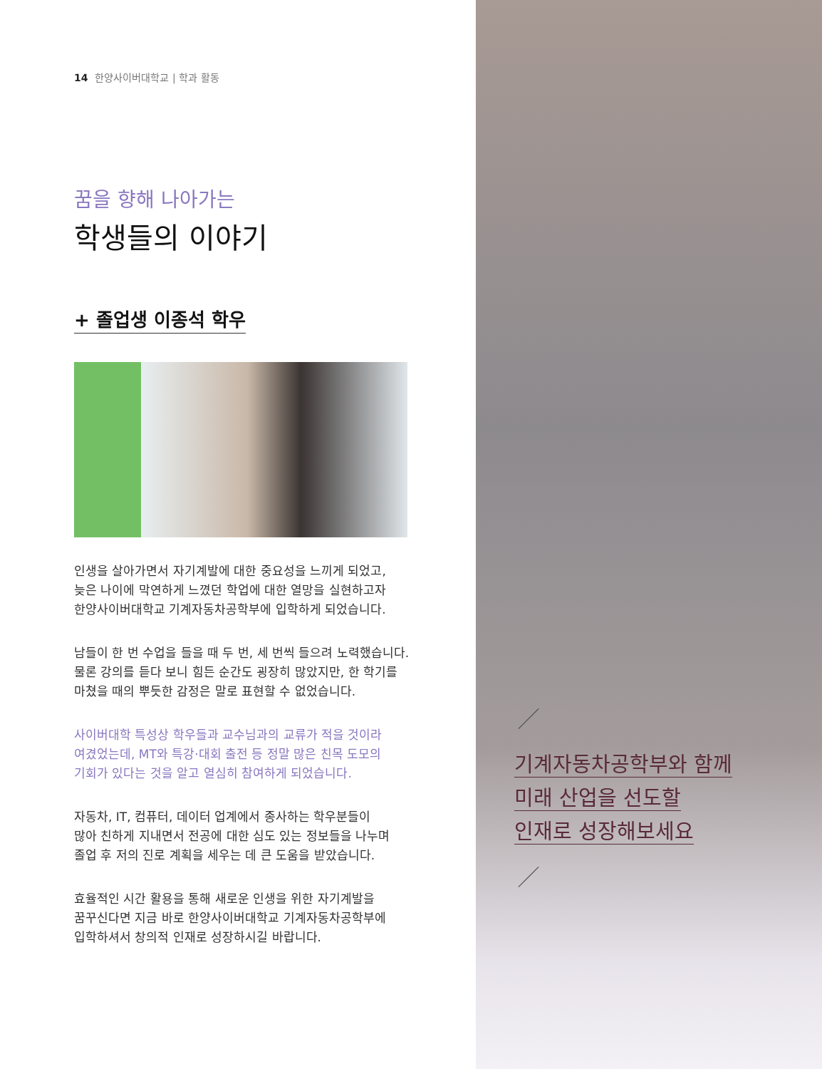14 한양사이버대학교 | 학과 활동
꿈을 향해 나아가는
학생들의 이야기
+ 졸업생 이종석 학우
인생을 살아가면서 자기계발에 대한 중요성을 느끼게 되었고,
늦은 나이에 막연하게 느꼈던 학업에 대한 열망을 실현하고자
한양사이버대학교 기계자동차공학부에 입학하게 되었습니다.
남들이 한 번 수업을 들을 때 두 번, 세 번씩 들으려 노력했습니다.
물론 강의를 듣다 보니 힘든 순간도 굉장히 많았지만, 한 학기를
마쳤을 때의 뿌듯한 감정은 말로 표현할 수 없었습니다.
사이버대학 특성상 학우들과 교수님과의 교류가 적을 것이라
여겼었는데, MT와 특강·대회 출전 등 정말 많은 친목 도모의
기회가 있다는 것을 알고 열심히 참여하게 되었습니다.
자동차, IT, 컴퓨터, 데이터 업계에서 종사하는 학우분들이
많아 친하게 지내면서 전공에 대한 심도 있는 정보들을 나누며
졸업 후 저의 진로 계획을 세우는 데 큰 도움을 받았습니다.
효율적인 시간 활용을 통해 새로운 인생을 위한 자기계발을
꿈꾸신다면 지금 바로 한양사이버대학교 기계자동차공학부에
입학하셔서 창의적 인재로 성장하시길 바랍니다.
기계자동차공학부와 함께
미래 산업을 선도할
인재로 성장해보세요